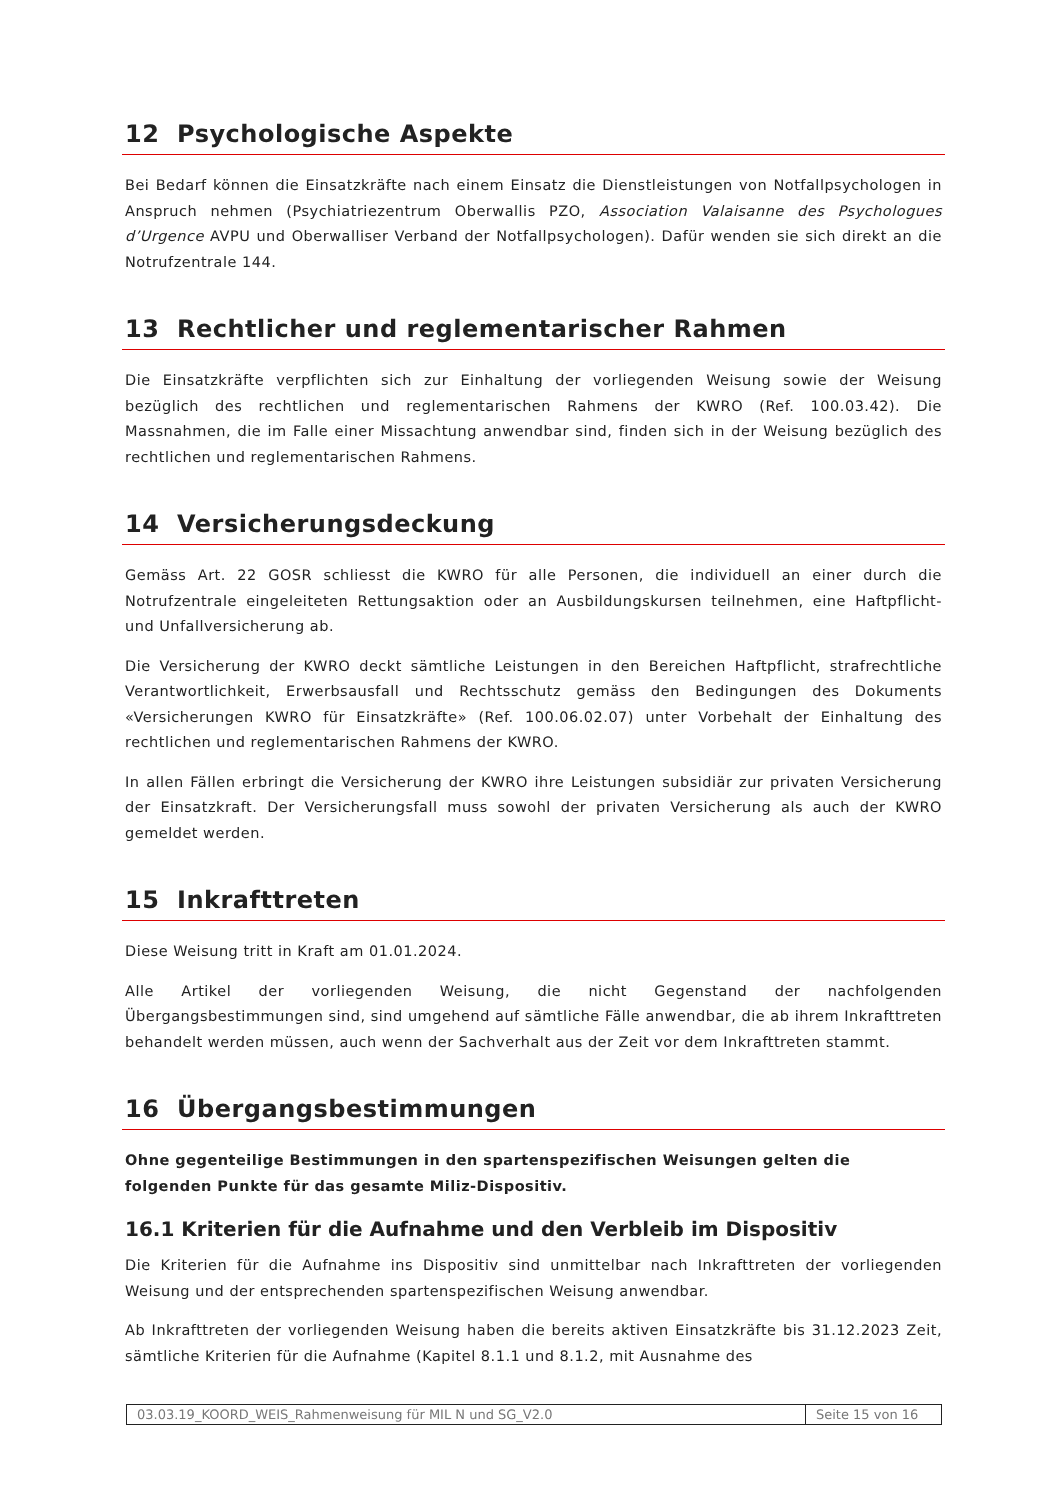12 Psychologische Aspekte
Bei Bedarf können die Einsatzkräfte nach einem Einsatz die Dienstleistungen von Notfallpsychologen in Anspruch nehmen (Psychiatriezentrum Oberwallis PZO, Association Valaisanne des Psychologues d’Urgence AVPU und Oberwalliser Verband der Notfallpsychologen). Dafür wenden sie sich direkt an die Notrufzentrale 144.
13 Rechtlicher und reglementarischer Rahmen
Die Einsatzkräfte verpflichten sich zur Einhaltung der vorliegenden Weisung sowie der Weisung bezüglich des rechtlichen und reglementarischen Rahmens der KWRO (Ref. 100.03.42). Die Massnahmen, die im Falle einer Missachtung anwendbar sind, finden sich in der Weisung bezüglich des rechtlichen und reglementarischen Rahmens.
14 Versicherungsdeckung
Gemäss Art. 22 GOSR schliesst die KWRO für alle Personen, die individuell an einer durch die Notrufzentrale eingeleiteten Rettungsaktion oder an Ausbildungskursen teilnehmen, eine Haftpflicht- und Unfallversicherung ab.
Die Versicherung der KWRO deckt sämtliche Leistungen in den Bereichen Haftpflicht, strafrechtliche Verantwortlichkeit, Erwerbsausfall und Rechtsschutz gemäss den Bedingungen des Dokuments «Versicherungen KWRO für Einsatzkräfte» (Ref. 100.06.02.07) unter Vorbehalt der Einhaltung des rechtlichen und reglementarischen Rahmens der KWRO.
In allen Fällen erbringt die Versicherung der KWRO ihre Leistungen subsidiär zur privaten Versicherung der Einsatzkraft. Der Versicherungsfall muss sowohl der privaten Versicherung als auch der KWRO gemeldet werden.
15 Inkrafttreten
Diese Weisung tritt in Kraft am 01.01.2024.
Alle Artikel der vorliegenden Weisung, die nicht Gegenstand der nachfolgenden Übergangsbestimmungen sind, sind umgehend auf sämtliche Fälle anwendbar, die ab ihrem Inkrafttreten behandelt werden müssen, auch wenn der Sachverhalt aus der Zeit vor dem Inkrafttreten stammt.
16 Übergangsbestimmungen
Ohne gegenteilige Bestimmungen in den spartenspezifischen Weisungen gelten die folgenden Punkte für das gesamte Miliz-Dispositiv.
16.1 Kriterien für die Aufnahme und den Verbleib im Dispositiv
Die Kriterien für die Aufnahme ins Dispositiv sind unmittelbar nach Inkrafttreten der vorliegenden Weisung und der entsprechenden spartenspezifischen Weisung anwendbar.
Ab Inkrafttreten der vorliegenden Weisung haben die bereits aktiven Einsatzkräfte bis 31.12.2023 Zeit, sämtliche Kriterien für die Aufnahme (Kapitel 8.1.1 und 8.1.2, mit Ausnahme des
03.03.19_KOORD_WEIS_Rahmenweisung für MIL N und SG_V2.0
Seite 15 von 16